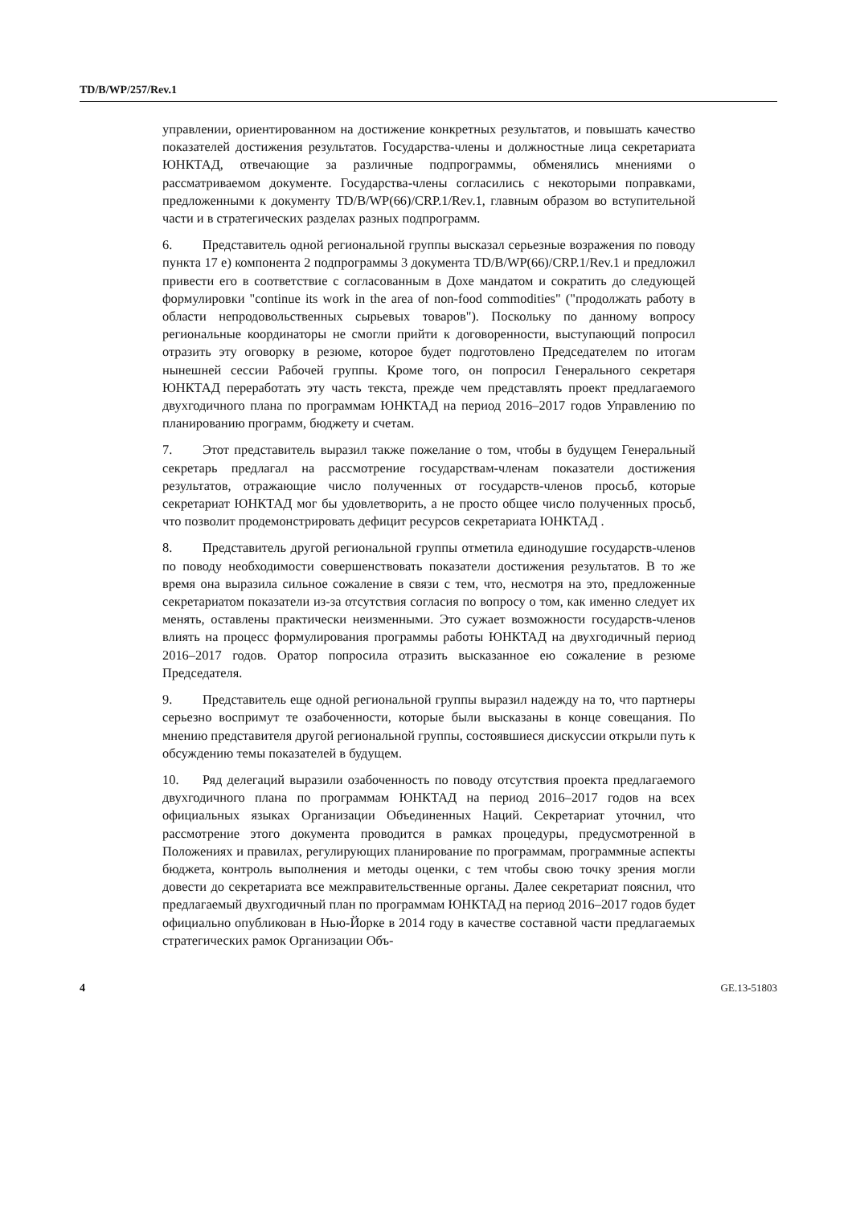TD/B/WP/257/Rev.1
управлении, ориентированном на достижение конкретных результатов, и повышать качество показателей достижения результатов. Государства-члены и должностные лица секретариата ЮНКТАД, отвечающие за различные подпрограммы, обменялись мнениями о рассматриваемом документе. Государства-члены согласились с некоторыми поправками, предложенными к документу TD/B/WP(66)/CRP.1/Rev.1, главным образом во вступительной части и в стратегических разделах разных подпрограмм.
6. Представитель одной региональной группы высказал серьезные возражения по поводу пункта 17 e) компонента 2 подпрограммы 3 документа TD/B/WP(66)/CRP.1/Rev.1 и предложил привести его в соответствие с согласованным в Дохе мандатом и сократить до следующей формулировки "continue its work in the area of non-food commodities" ("продолжать работу в области непродовольственных сырьевых товаров"). Поскольку по данному вопросу региональные координаторы не смогли прийти к договоренности, выступающий попросил отразить эту оговорку в резюме, которое будет подготовлено Председателем по итогам нынешней сессии Рабочей группы. Кроме того, он попросил Генерального секретаря ЮНКТАД переработать эту часть текста, прежде чем представлять проект предлагаемого двухгодичного плана по программам ЮНКТАД на период 2016–2017 годов Управлению по планированию программ, бюджету и счетам.
7. Этот представитель выразил также пожелание о том, чтобы в будущем Генеральный секретарь предлагал на рассмотрение государствам-членам показатели достижения результатов, отражающие число полученных от государств-членов просьб, которые секретариат ЮНКТАД мог бы удовлетворить, а не просто общее число полученных просьб, что позволит продемонстрировать дефицит ресурсов секретариата ЮНКТАД .
8. Представитель другой региональной группы отметила единодушие государств-членов по поводу необходимости совершенствовать показатели достижения результатов. В то же время она выразила сильное сожаление в связи с тем, что, несмотря на это, предложенные секретариатом показатели из-за отсутствия согласия по вопросу о том, как именно следует их менять, оставлены практически неизменными. Это сужает возможности государств-членов влиять на процесс формулирования программы работы ЮНКТАД на двухгодичный период 2016–2017 годов. Оратор попросила отразить высказанное ею сожаление в резюме Председателя.
9. Представитель еще одной региональной группы выразил надежду на то, что партнеры серьезно воспримут те озабоченности, которые были высказаны в конце совещания. По мнению представителя другой региональной группы, состоявшиеся дискуссии открыли путь к обсуждению темы показателей в будущем.
10. Ряд делегаций выразили озабоченность по поводу отсутствия проекта предлагаемого двухгодичного плана по программам ЮНКТАД на период 2016–2017 годов на всех официальных языках Организации Объединенных Наций. Секретариат уточнил, что рассмотрение этого документа проводится в рамках процедуры, предусмотренной в Положениях и правилах, регулирующих планирование по программам, программные аспекты бюджета, контроль выполнения и методы оценки, с тем чтобы свою точку зрения могли довести до секретариата все межправительственные органы. Далее секретариат пояснил, что предлагаемый двухгодичный план по программам ЮНКТАД на период 2016–2017 годов будет официально опубликован в Нью-Йорке в 2014 году в качестве составной части предлагаемых стратегических рамок Организации Объ-
4 GE.13-51803